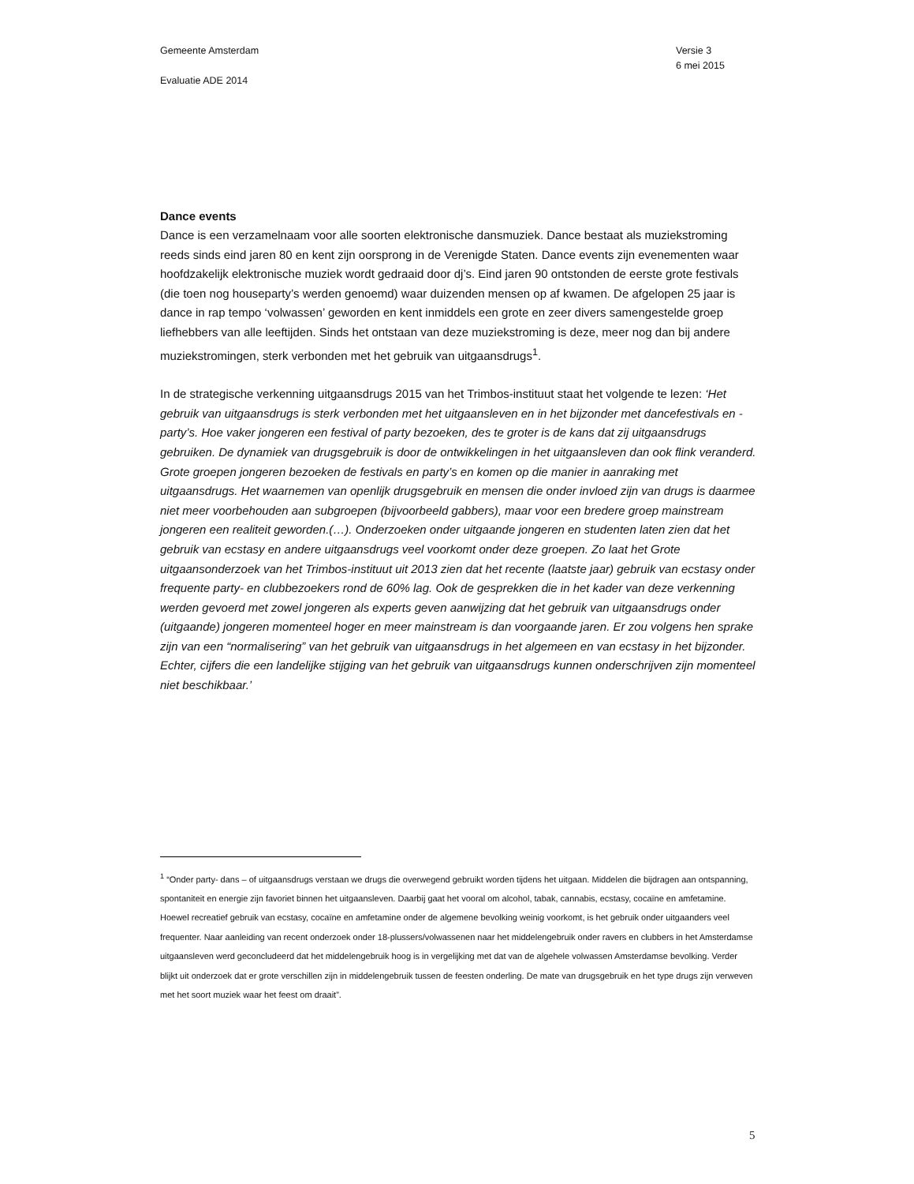Gemeente Amsterdam
Evaluatie ADE 2014
Versie 3
6 mei 2015
Dance events
Dance is een verzamelnaam voor alle soorten elektronische dansmuziek. Dance bestaat als muziekstroming reeds sinds eind jaren 80 en kent zijn oorsprong in de Verenigde Staten. Dance events zijn evenementen waar hoofdzakelijk elektronische muziek wordt gedraaid door dj’s. Eind jaren 90 ontstonden de eerste grote festivals (die toen nog houseparty’s werden genoemd) waar duizenden mensen op af kwamen. De afgelopen 25 jaar is dance in rap tempo ‘volwassen’ geworden en kent inmiddels een grote en zeer divers samengestelde groep liefhebbers van alle leeftijden. Sinds het ontstaan van deze muziekstroming is deze, meer nog dan bij andere muziekstromingen, sterk verbonden met het gebruik van uitgaansdrugs<sup>1</sup>.
In de strategische verkenning uitgaansdrugs 2015 van het Trimbos-instituut staat het volgende te lezen: ‘Het gebruik van uitgaansdrugs is sterk verbonden met het uitgaansleven en in het bijzonder met dancefestivals en -party’s. Hoe vaker jongeren een festival of party bezoeken, des te groter is de kans dat zij uitgaansdrugs gebruiken. De dynamiek van drugsgebruik is door de ontwikkelingen in het uitgaansleven dan ook flink veranderd. Grote groepen jongeren bezoeken de festivals en party’s en komen op die manier in aanraking met uitgaansdrugs. Het waarnemen van openlijk drugsgebruik en mensen die onder invloed zijn van drugs is daarmee niet meer voorbehouden aan subgroepen (bijvoorbeeld gabbers), maar voor een bredere groep mainstream jongeren een realiteit geworden.(…). Onderzoeken onder uitgaande jongeren en studenten laten zien dat het gebruik van ecstasy en andere uitgaansdrugs veel voorkomt onder deze groepen. Zo laat het Grote uitgaansonderzoek van het Trimbos-instituut uit 2013 zien dat het recente (laatste jaar) gebruik van ecstasy onder frequente party- en clubbezoekers rond de 60% lag. Ook de gesprekken die in het kader van deze verkenning werden gevoerd met zowel jongeren als experts geven aanwijzing dat het gebruik van uitgaansdrugs onder (uitgaande) jongeren momenteel hoger en meer mainstream is dan voorgaande jaren. Er zou volgens hen sprake zijn van een “normalisering” van het gebruik van uitgaansdrugs in het algemeen en van ecstasy in het bijzonder. Echter, cijfers die een landelijke stijging van het gebruik van uitgaansdrugs kunnen onderschrijven zijn momenteel niet beschikbaar.’
<sup>1</sup> “Onder party- dans – of uitgaansdrugs verstaan we drugs die overwegend gebruikt worden tijdens het uitgaan. Middelen die bijdragen aan ontspanning, spontaniteit en energie zijn favoriet binnen het uitgaansleven. Daarbij gaat het vooral om alcohol, tabak, cannabis, ecstasy, cocaïne en amfetamine. Hoewel recreatief gebruik van ecstasy, cocaïne en amfetamine onder de algemene bevolking weinig voorkomt, is het gebruik onder uitgaanders veel frequenter. Naar aanleiding van recent onderzoek onder 18-plussers/volwassenen naar het middelengebruik onder ravers en clubbers in het Amsterdamse uitgaansleven werd geconcludeerd dat het middelengebruik hoog is in vergelijking met dat van de algehele volwassen Amsterdamse bevolking. Verder blijkt uit onderzoek dat er grote verschillen zijn in middelengebruik tussen de feesten onderling. De mate van drugsgebruik en het type drugs zijn verweven met het soort muziek waar het feest om draait”.
5